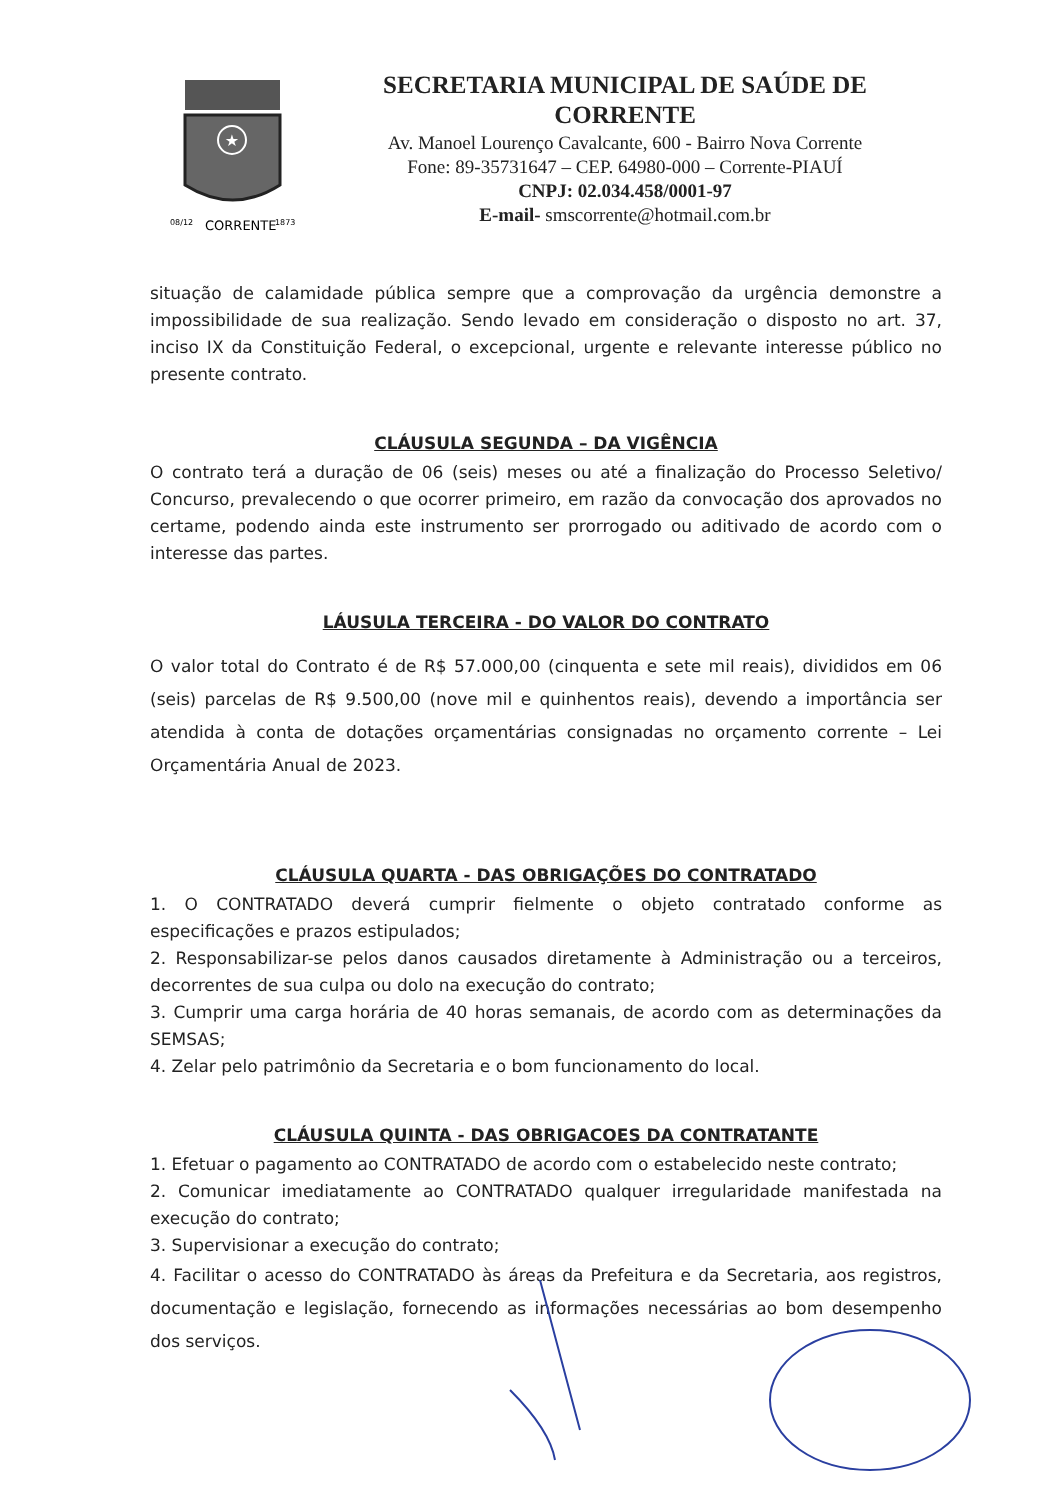★
08/12
1873
CORRENTE
SECRETARIA MUNICIPAL DE SAÚDE DE CORRENTE
Av. Manoel Lourenço Cavalcante, 600 - Bairro Nova Corrente
Fone: 89-35731647 – CEP. 64980-000 – Corrente-PIAUÍ
CNPJ: 02.034.458/0001-97
E-mail- smscorrente@hotmail.com.br
situação de calamidade pública sempre que a comprovação da urgência demonstre a impossibilidade de sua realização. Sendo levado em consideração o disposto no art. 37, inciso IX da Constituição Federal, o excepcional, urgente e relevante interesse público no presente contrato.
CLÁUSULA SEGUNDA – DA VIGÊNCIA
O contrato terá a duração de 06 (seis) meses ou até a finalização do Processo Seletivo/ Concurso, prevalecendo o que ocorrer primeiro, em razão da convocação dos aprovados no certame, podendo ainda este instrumento ser prorrogado ou aditivado de acordo com o interesse das partes.
LÁUSULA TERCEIRA - DO VALOR DO CONTRATO
O valor total do Contrato é de R$ 57.000,00 (cinquenta e sete mil reais), divididos em 06 (seis) parcelas de R$ 9.500,00 (nove mil e quinhentos reais), devendo a importância ser atendida à conta de dotações orçamentárias consignadas no orçamento corrente – Lei Orçamentária Anual de 2023.
CLÁUSULA QUARTA - DAS OBRIGAÇÕES DO CONTRATADO
1. O CONTRATADO deverá cumprir fielmente o objeto contratado conforme as especificações e prazos estipulados;
2. Responsabilizar-se pelos danos causados diretamente à Administração ou a terceiros, decorrentes de sua culpa ou dolo na execução do contrato;
3. Cumprir uma carga horária de 40 horas semanais, de acordo com as determinações da SEMSAS;
4. Zelar pelo patrimônio da Secretaria e o bom funcionamento do local.
CLÁUSULA QUINTA - DAS OBRIGACOES DA CONTRATANTE
1. Efetuar o pagamento ao CONTRATADO de acordo com o estabelecido neste contrato;
2. Comunicar imediatamente ao CONTRATADO qualquer irregularidade manifestada na execução do contrato;
3. Supervisionar a execução do contrato;
4. Facilitar o acesso do CONTRATADO às áreas da Prefeitura e da Secretaria, aos registros, documentação e legislação, fornecendo as informações necessárias ao bom desempenho dos serviços.